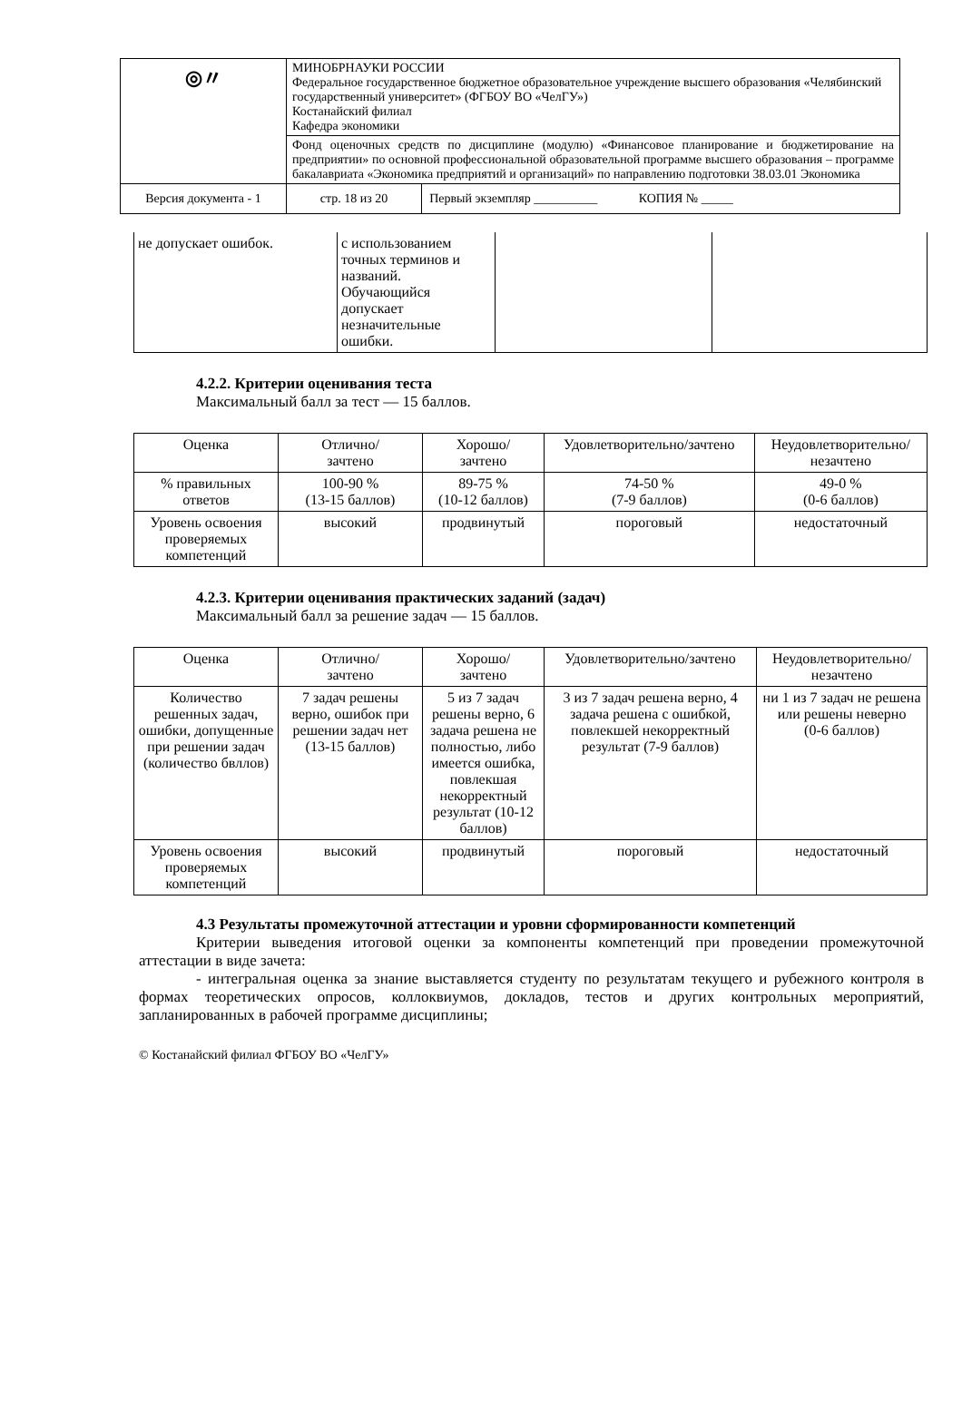| ◎〃 | МИНОБРНАУКИ РОССИИ Федеральное государственное бюджетное образовательное учреждение высшего образования «Челябинский государственный университет» (ФГБОУ ВО «ЧелГУ») Костанайский филиал Кафедра экономики | | |
| | Фонд оценочных средств по дисциплине (модулю) «Финансовое планирование и бюджетирование на предприятии» по основной профессиональной образовательной программе высшего образования – программе бакалавриата «Экономика предприятий и организаций» по направлению подготовки 38.03.01 Экономика | | |
| Версия документа - 1 | | стр. 18 из 20 | Первый экземпляр __________ КОПИЯ № _____ |
| не допускает ошибок. | с использованием точных терминов и названий. Обучающийся допускает незначительные ошибки. | | |
4.2.2. Критерии оценивания теста
Максимальный балл за тест — 15 баллов.
| Оценка | Отлично/ зачтено | Хорошо/ зачтено | Удовлетворительно/зачтено | Неудовлетворительно/ незачтено |
| % правильных ответов | 100-90 % (13-15 баллов) | 89-75 % (10-12 баллов) | 74-50 % (7-9 баллов) | 49-0 % (0-6 баллов) |
| Уровень освоения проверяемых компетенций | высокий | продвинутый | пороговый | недостаточный |
4.2.3. Критерии оценивания практических заданий (задач)
Максимальный балл за решение задач — 15 баллов.
| Оценка | Отлично/ зачтено | Хорошо/ зачтено | Удовлетворительно/зачтено | Неудовлетворительно/ незачтено |
| Количество решенных задач, ошибки, допущенные при решении задач (количество бвллов) | 7 задач решены верно, ошибок при решении задач нет (13-15 баллов) | 5 из 7 задач решены верно, 6 задача решена не полностью, либо имеется ошибка, повлекшая некорректный результат (10-12 баллов) | 3 из 7 задач решена верно, 4 задача решена с ошибкой, повлекшей некорректный результат (7-9 баллов) | ни 1 из 7 задач не решена или решены неверно (0-6 баллов) |
| Уровень освоения проверяемых компетенций | высокий | продвинутый | пороговый | недостаточный |
4.3 Результаты промежуточной аттестации и уровни сформированности компетенций
Критерии выведения итоговой оценки за компоненты компетенций при проведении промежуточной аттестации в виде зачета:
- интегральная оценка за знание выставляется студенту по результатам текущего и рубежного контроля в формах теоретических опросов, коллоквиумов, докладов, тестов и других контрольных мероприятий, запланированных в рабочей программе дисциплины;
© Костанайский филиал ФГБОУ ВО «ЧелГУ»